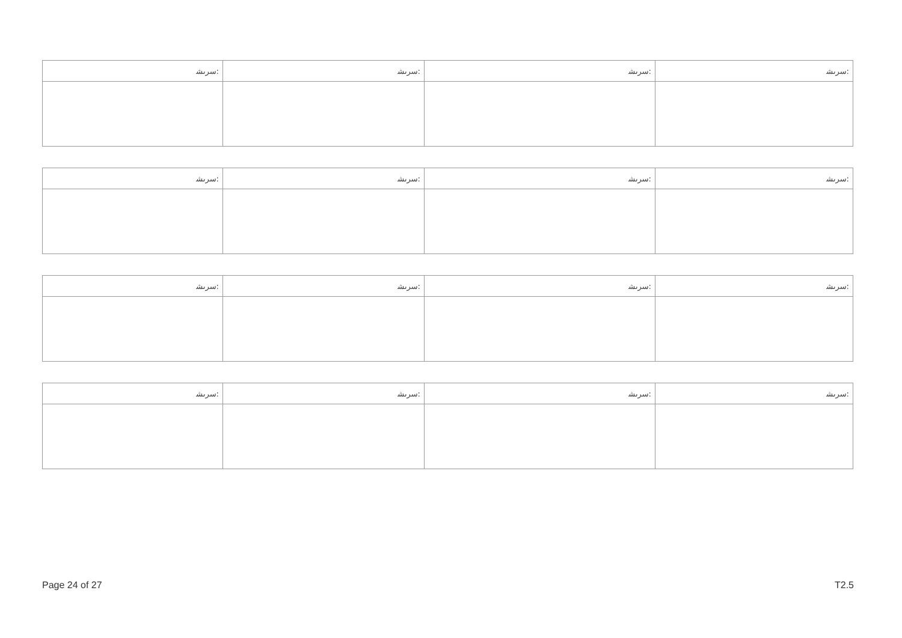| ﺳﺮﯨﺸ: | ﺳﺮﯨﺸ: | ﺳﺮﯨﺸ: | ﺳﺮﯨﺸ: |
| ﺳﺮﯨﺸ: | ﺳﺮﯨﺸ: | ﺳﺮﯨﺸ: | ﺳﺮﯨﺸ: |
| ﺳﺮﯨﺸ: | ﺳﺮﯨﺸ: | ﺳﺮﯨﺸ: | ﺳﺮﯨﺸ: |
| ﺳﺮﯨﺸ: | ﺳﺮﯨﺸ: | ﺳﺮﯨﺸ: | ﺳﺮﯨﺸ: |
Page 24 of 27 T2.5